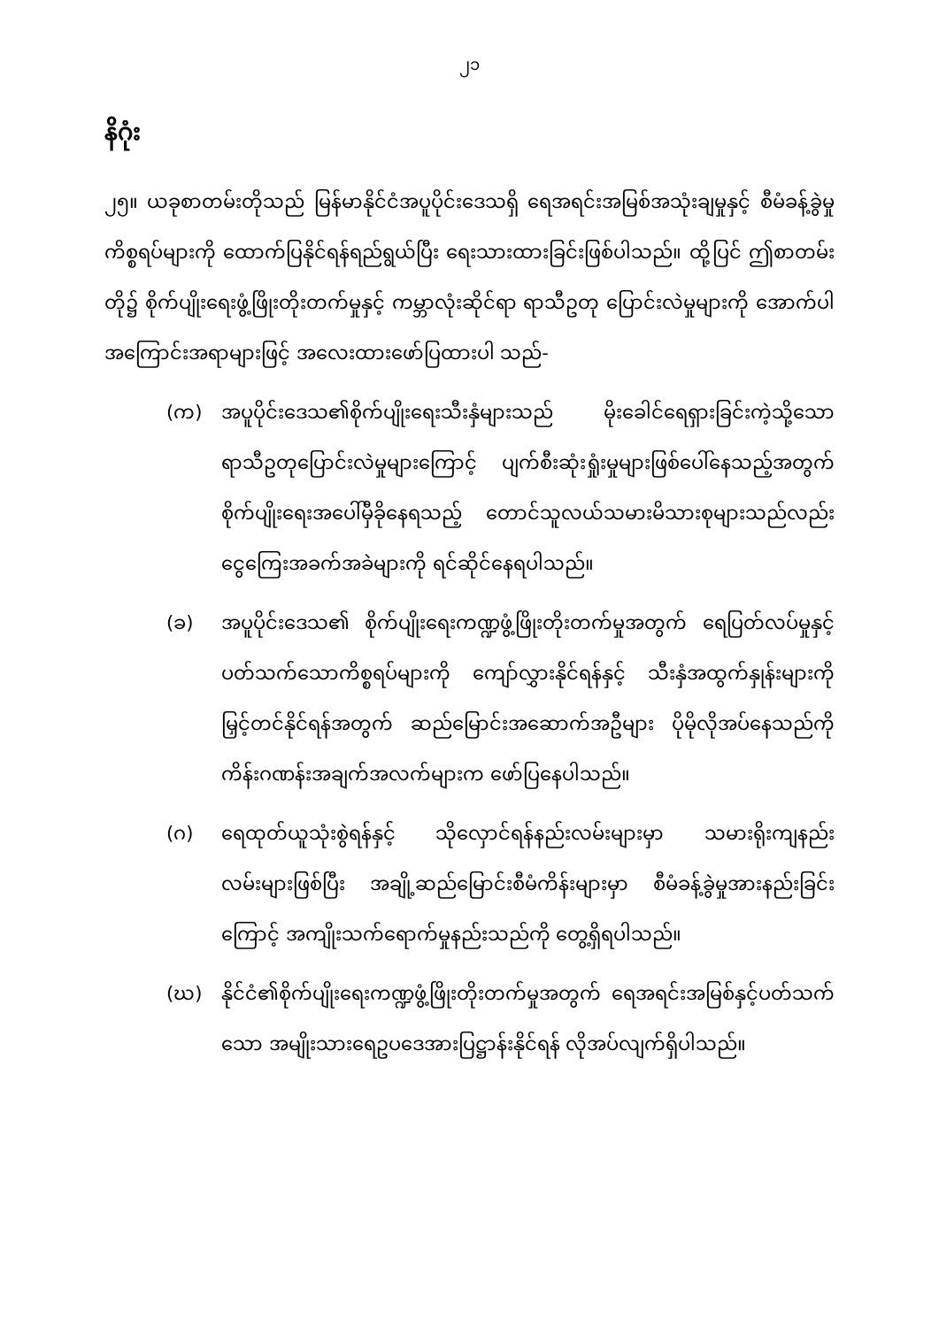၂၁
နိဂုံး
၂၅။ ယခုစာတမ်းတိုသည် မြန်မာနိုင်ငံအပူပိုင်းဒေသရှိ ရေအရင်းအမြစ်အသုံးချမှုနှင့် စီမံခန့်ခွဲမှုကိစ္စရပ်များကို ထောက်ပြနိုင်ရန်ရည်ရွယ်ပြီး ရေးသားထားခြင်းဖြစ်ပါသည်။ ထို့ပြင် ဤစာတမ်းတို၌ စိုက်ပျိုးရေးဖွံ့ဖြိုးတိုးတက်မှုနှင့် ကမ္ဘာလုံးဆိုင်ရာ ရာသီဥတု ပြောင်းလဲမှုများကို အောက်ပါအကြောင်းအရာများဖြင့် အလေးထားဖော်ပြထားပါ သည်-
(က) အပူပိုင်းဒေသ၏စိုက်ပျိုးရေးသီးနှံများသည် မိုးခေါင်ရေရှားခြင်းကဲ့သို့သော ရာသီဥတုပြောင်းလဲမှုများကြောင့် ပျက်စီးဆုံးရှုံးမှုများဖြစ်ပေါ်နေသည့်အတွက် စိုက်ပျိုးရေးအပေါ်မှီခိုနေရသည့် တောင်သူလယ်သမားမိသားစုများသည်လည်း ငွေကြေးအခက်အခဲများကို ရင်ဆိုင်နေရပါသည်။
(ခ) အပူပိုင်းဒေသ၏ စိုက်ပျိုးရေးကဏ္ဍဖွံ့ဖြိုးတိုးတက်မှုအတွက် ရေပြတ်လပ်မှုနှင့်ပတ်သက်သောကိစ္စရပ်များကို ကျော်လွှားနိုင်ရန်နှင့် သီးနှံအထွက်နှုန်းများကို မြှင့်တင်နိုင်ရန်အတွက် ဆည်မြောင်းအဆောက်အဦများ ပိုမိုလိုအပ်နေသည်ကို ကိန်းဂဏန်းအချက်အလက်များက ဖော်ပြနေပါသည်။
(ဂ) ရေထုတ်ယူသုံးစွဲရန်နှင့် သိုလှောင်ရန်နည်းလမ်းများမှာ သမားရိုးကျနည်းလမ်းများဖြစ်ပြီး အချို့ဆည်မြောင်းစီမံကိန်းများမှာ စီမံခန့်ခွဲမှုအားနည်းခြင်းကြောင့် အကျိုးသက်ရောက်မှုနည်းသည်ကို တွေ့ရှိရပါသည်။
(ဃ) နိုင်ငံ၏စိုက်ပျိုးရေးကဏ္ဍဖွံ့ဖြိုးတိုးတက်မှုအတွက် ရေအရင်းအမြစ်နှင့်ပတ်သက်သော အမျိုးသားရေဥပဒေအားပြဋ္ဌာန်းနိုင်ရန် လိုအပ်လျက်ရှိပါသည်။